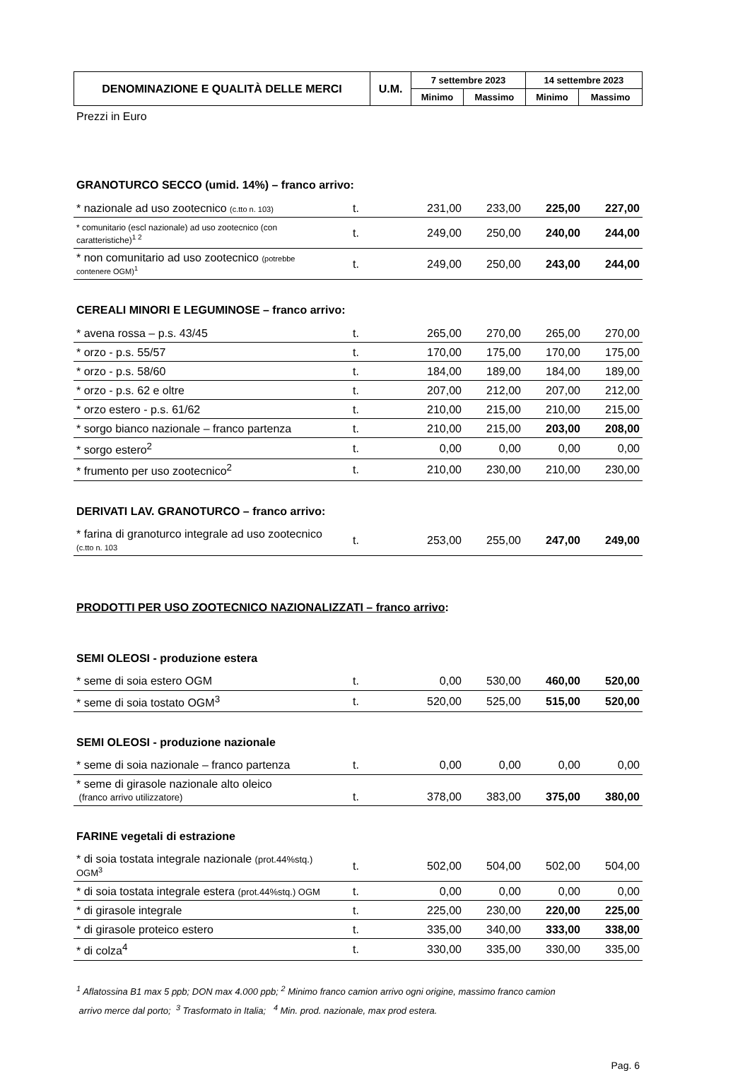| DENOMINAZIONE E QUALITÀ DELLE MERCI | U.M. | 7 settembre 2023 | | 14 settembre 2023 | |
| --- | --- | --- | --- | --- | --- |
| | | Minimo | Massimo | Minimo | Massimo |
Prezzi in Euro
GRANOTURCO SECCO (umid. 14%) – franco arrivo:
| * nazionale ad uso zootecnico (c.tto n. 103) | t. | 231,00 | 233,00 | 225,00 | 227,00 |
| * comunitario (escl nazionale) ad uso zootecnico (con caratteristiche)<sup>1 2</sup> | t. | 249,00 | 250,00 | 240,00 | 244,00 |
| * non comunitario ad uso zootecnico (potrebbe contenere OGM)<sup>1</sup> | t. | 249,00 | 250,00 | 243,00 | 244,00 |
CEREALI MINORI E LEGUMINOSE – franco arrivo:
| * avena rossa – p.s. 43/45 | t. | 265,00 | 270,00 | 265,00 | 270,00 |
| * orzo - p.s. 55/57 | t. | 170,00 | 175,00 | 170,00 | 175,00 |
| * orzo - p.s. 58/60 | t. | 184,00 | 189,00 | 184,00 | 189,00 |
| * orzo - p.s. 62 e oltre | t. | 207,00 | 212,00 | 207,00 | 212,00 |
| * orzo estero - p.s. 61/62 | t. | 210,00 | 215,00 | 210,00 | 215,00 |
| * sorgo bianco nazionale – franco partenza | t. | 210,00 | 215,00 | 203,00 | 208,00 |
| * sorgo estero<sup>2</sup> | t. | 0,00 | 0,00 | 0,00 | 0,00 |
| * frumento per uso zootecnico<sup>2</sup> | t. | 210,00 | 230,00 | 210,00 | 230,00 |
DERIVATI LAV. GRANOTURCO – franco arrivo:
| * farina di granoturco integrale ad uso zootecnico (c.tto n. 103 | t. | 253,00 | 255,00 | 247,00 | 249,00 |
PRODOTTI PER USO ZOOTECNICO NAZIONALIZZATI – franco arrivo:
SEMI OLEOSI - produzione estera
| * seme di soia estero OGM | t. | 0,00 | 530,00 | 460,00 | 520,00 |
| * seme di soia tostato OGM<sup>3</sup> | t. | 520,00 | 525,00 | 515,00 | 520,00 |
SEMI OLEOSI - produzione nazionale
| * seme di soia nazionale – franco partenza | t. | 0,00 | 0,00 | 0,00 | 0,00 |
| * seme di girasole nazionale alto oleico (franco arrivo utilizzatore) | t. | 378,00 | 383,00 | 375,00 | 380,00 |
FARINE vegetali di estrazione
| * di soia tostata integrale nazionale (prot.44%stq.) OGM<sup>3</sup> | t. | 502,00 | 504,00 | 502,00 | 504,00 |
| * di soia tostata integrale estera (prot.44%stq.) OGM | t. | 0,00 | 0,00 | 0,00 | 0,00 |
| * di girasole integrale | t. | 225,00 | 230,00 | 220,00 | 225,00 |
| * di girasole proteico estero | t. | 335,00 | 340,00 | 333,00 | 338,00 |
| * di colza<sup>4</sup> | t. | 330,00 | 335,00 | 330,00 | 335,00 |
<sup>1</sup> Aflatossina B1 max 5 ppb; DON max 4.000 ppb; <sup>2</sup> Minimo franco camion arrivo ogni origine, massimo franco camion
arrivo merce dal porto; <sup>3</sup> Trasformato in Italia; <sup>4</sup> Min. prod. nazionale, max prod estera.
Pag. 6